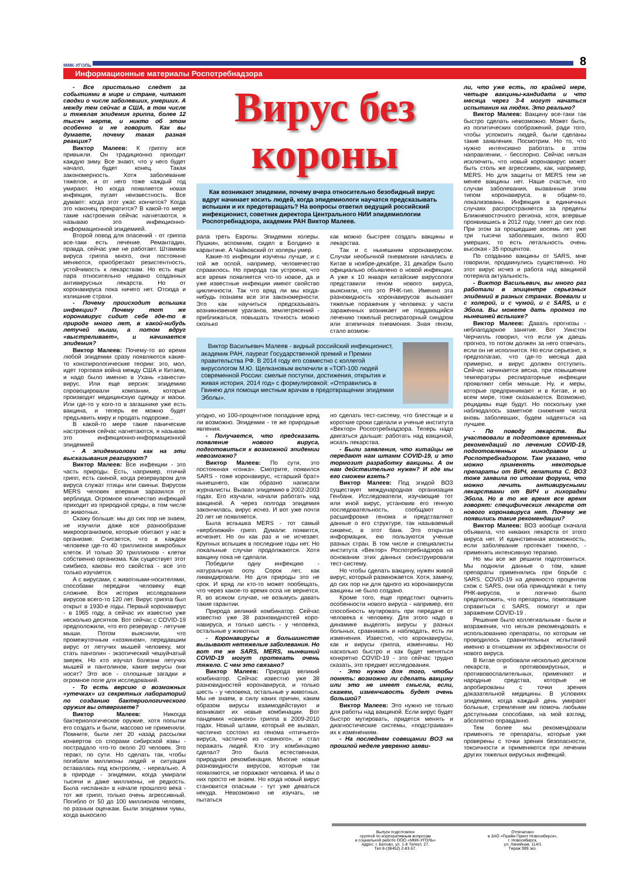ММК-УГОЛЬ
8
Информационные материалы Роспотребнадзора
- Все пристально следят за событиями в мире и стране, читают сводки о числе заболевших, умерших. А между тем сейчас в США, в том числе и тяжелая эпидемия гриппа, более 12 тысяч жертв, и никто об этом особенно и не говорит. Как вы думаете, почему такая разная реакция?
Виктор Малеев: К гриппу все привыкли. Он традиционно приходит каждую зиму. Все знают, что у него будет начало, будет конец. Такая закономерность. Хотя заболевание тяжелое, и от него тоже каждый год умирают. Но когда появляется новая инфекция, пугает неизвестность. Все думают: когда этот ужас кончится? Когда это наконец прекратится? В какой-то мере такие настроения сейчас нагнетаются, я называю это инфекционно-информационной эпидемией.
Второй повод для опасений - от гриппа все-таки есть лечение. Ремантадин, правда, сейчас уже не работает. Штаммов вируса гриппа много, они постоянно меняются, приобретают резистентность, устойчивость к лекарствам. Но есть еще пара относительно недавно созданных антивирусных лекарств. Но от коронавируса пока ничего нет. Отсюда и излишние страхи.
- Почему происходит вспышка инфекции? Почему тот же коронавирус сидит себе где-то в природе много лет, в какой-нибудь летучей мыши, а потом вдруг «выстреливает», и начинается эпидемия?
Виктор Малеев: Почему-то во время любой эпидемии сразу появляются какие-то конспирологические теории: это, мол, идет торговая война между США и Китаем, и надо было именно в Ухань «занести» вирус. Или еще версия: эпидемию спровоцировали компании, которые производят медицинскую одежду и маски. Или где-то у кого-то в загашнике уже есть вакцина, и теперь ее можно будет предъявить миру и продать подороже...
В какой-то мере такие панические настроения сейчас нагнетаются, я называю это инфекционно-информационной эпидемией
- А эпидемиологи как на эти высказывания реагируют?
Виктор Малеев: Все инфекции - это часть природы. Есть, например, птичий грипп, есть свиной, когда резервуаром для вируса служат птицы или свиньи. Вирусом MERS человек впервые заразился от верблюда. Огромное количество инфекций приходит из природной среды, в том числе от животных.
Скажу больше: мы до сих пор не знаем, не изучили даже все разнообразие микроорганизмов, которые обитают у нас в организме. Считается, что в каждом человеке где-то 40 триллионов микробных клеток. И только 30 триллионов - клетки собственно организма. Как существует этот симбиоз, каковы его свойства - все это только изучается.
А с вирусами, с животными-носителями, способами передачи человеку еще сложнее. Вся история исследования вирусов всего-то 120 лет. Вирус гриппа был открыт в 1930-е годы. Первый коронавирус - в 1965 году, а сейчас их известно уже несколько десятков. Вот сейчас с COVID-19 предположили, что его резервуар - летучие мыши. Потом выяснили, что промежуточным «хозяином», передавшим вирус от летучих мышей человеку, мог стать панголин - экзотический чешуйчатый зверек. Но кто изучал болезни летучих мышей и панголинов, какие вирусы они носят? Это все - сплошные загадки и огромное поле для исследований.
- То есть версию о возможных «утечках» из секретных лабораторий по созданию бактериологического оружия вы отвергаете?
Виктор Малеев: Никогда бактериологическое оружие, хотя попытки его создать и были, массово не применяли. Помните, были лет 20 назад рассылки конвертов со спорами сибирской язвы - пострадало что-то около 20 человек. Это теракт, по сути. Но сделать так, чтобы погибали миллионы людей и ситуация оставалась под контролем, - нереально. А в природе - эпидемии, когда умирали тысячи и даже миллионы, не редкость. Была «испанка» в начале прошлого века - тот же грипп, только очень агрессивный. Погибло от 50 до 100 миллионов человек, по разным оценкам. Были эпидемии чумы, когда выкосило
Вирус без
короны
Как возникают эпидемии, почему вчера относительно безобидный вирус вдруг начинает косить людей, когда эпидемиологи научатся предсказывать вспышки и их предотвращать? На вопросы ответил ведущий российский инфекционист, советник директора Центрального НИИ эпидемиологии Роспотребнадзора, академик РАН Виктор Малеев.
рала треть Европы. Эпидемии холеры. Пушкин, вспомним, сидел в Болдино в карантине. А Чайковский от холеры умер.
Какие-то инфекции изучены лучше, и с той же оспой, например, человечество справилось. Но природа так устроена, что все время появляется что-то новое, да и уже известные инфекции имеют свойство цикличности. Так что вряд ли мы когда-нибудь познаем все эти закономерности. Это как научиться предсказывать возникновение ураганов, землетрясений - приближаться, повышать точность можно сколько
как можно быстрее создать вакцины и лекарства.
Так и с нынешним коронавирусом. Случаи необычной пневмонии начались в Китае в ноябре-декабре, 31 декабря было официально объявлено о новой инфекции. А уже к 10 января китайские вирусологи представили геном нового вируса, выяснили, что это РНК-тип. Именно эта разновидность коронавирусов вызывает тяжелые поражения у человека: у части зараженных возникает не поддающийся лечению тяжелый респираторный синдром или атипичная пневмония. Зная геном, стало возмож-
Виктор Васильевич Малеев - видный российский инфекционист, академик РАН, лауреат Государственной премий и Премии правительства РФ. В 2014 году его совместно с коллегой вирусологом М.Ю. Щелкановым включили в «ТОП-100 людей современной России: смелые поступки, достижения, открытия и живая история. 2014 год» с формулировкой: «Отправились в Гвинею для помощи местным врачам в предотвращении эпидемии Эболы».
угодно, но 100-процентное попадание вряд ли возможно. Эпидемии - те же природные явления.
- Получается, что предсказать появление нового вируса, подготовиться к возможной эпидемии невозможно?
Виктор Малеев: По сути, это постоянная «гонка». Смотрите, появился SARS - тоже коронавирус, «старший брат» нынешнего, как образно написали журналисты. Вызвал эпидемию в 2002-2003 годах. Его изучали, начали работать над вакциной. А через полгода эпидемия закончилась, вирус исчез. И вот уже почти 20 лет не появляется.
Была вспышка MERS - тот самый «верблюжий» грипп. Думали: появится, исчезнет. Но он как раз и не исчезает. Крупных вспышек в последние годы нет. Но локальные случаи продолжаются. Хотя вакцину пока не сделали.
Победили одну инфекцию - натуральную оспу. Сорок лет, как ликвидировали. Но для природы это не срок. И вряд ли кто-то может пообещать, что через какое-то время оспа не вернется. Я, во всяком случае, не возьмусь давать такие гарантии.
Природа великий комбинатор. Сейчас известно уже 38 разновидностей коро-навируса, и только шесть - у человека, остальные у животных
- Коронавирусы в большинстве вызывают нетяжелые заболевания. Но вот те же SARS, MERS, нынешний COVID-19 могут протекать очень тяжело. С чем это связано?
Виктор Малеев: Природа великий комбинатор. Сейчас известно уже 38 разновидностей коронавируса, и только шесть - у человека, остальные у животных. Мы не знаем, в силу каких причин, каким образом вирусы взаимодействуют и возникают их новые комбинации. Вот пандемия «свиного» гриппа в 2009-2010 годах. Новый штамм, который ее вызвал, частично состоял из генома «птичьего» вируса, частично из «свиного», и стал поражать людей. Кто эту комбинацию сделал? Это была естественная, природная рекомбинация. Многие новые разновидности вирусов, которые так появляются, не поражают человека. И мы о них просто не знаем. Но когда новый вирус становится опасным - тут уже деваться некуда. Невозможно не изучать, не пытаться
но сделать тест-систему, что блестяще и в короткие сроки сделали и ученые института «Вектор» Роспотребнадзора. Теперь надо двигаться дальше: работать над вакциной, искать лекарства.
- Были заявления, что китайцы не передают нам штамм COVID-19, и это тормозит разработку вакцины. А он нам действительно нужен? И где мы его сможем взять?
Виктор Малеев: Под эгидой ВОЗ существует международная организация Генбанк. Исследователи, изучающие тот или иной вирус, установив его генную последовательность, сообщают о расшифровке генома и представляют данные о его структуре, так называемый сиквенс, в этот банк. Это открытая информация, ею пользуются ученые разных стран. В том числе и специалисты института «Вектор» Роспотребнадзора на основании этих данных сконструировали тест-систему.
Но чтобы сделать вакцину, нужен живой вирус, который размножается. Хотя, замечу, до сих пор ни для одного из коронавирусов вакцины не было создано.
Кроме того, еще предстоит оценить особенности нового вируса - например, его способность мутировать при передаче от человека к человеку. Для этого надо в динамике выделять вирусы у разных больных, сравнивать и наблюдать, есть ли изменения. Известно, что коронавирусы, как и вирусы гриппа, изменчивы. Но насколько быстро и как будет меняться конкретно COVID-19 - это сейчас трудно сказать, это предмет исследования.
- Это нужно для того, чтобы понять: возможно ли сделать вакцину или это не имеет смысла, если, скажем, изменчивость будет очень большой?
Виктор Малеев: Это нужно не только для работы над вакциной. Если вирус будет быстро мутировать, придется менять и диагностические системы, «подстраивая» их к изменениям.
- На последнем совещании ВОЗ на прошлой неделе уверенно заяви-
ли, что уже есть, по крайней мере, четыре вакцины-кандидата и что месяца через 3-4 могут начаться испытания на людях. Это реально?
Виктор Малеев: Вакцину все-таки так быстро сделать невозможно. Может быть, из политических соображений, ради того, чтобы успокоить людей, были сделаны такие заявления. Посмотрим. Но то, что нужно интенсивно работать в этом направлении, - бесспорно. Сейчас нельзя исключить, что новый коронавирус может быть столь же агрессивен, как, например, MERS. Но для защиты от MERS тем не менее вакцины нет. Наше счастье, что случаи заболевания, вызванные этим типом коронавируса, в общем-то, локализованы. Инфекция в единичных случаях распространяется за пределы Ближневосточного региона, хотя, впервые проявившись в 2012 году, тлеет до сих пор. При этом за прошедшие восемь лет уже три тысячи заболевших, около 800 умерших, то есть летальность очень высокая - 35 процентов.
По созданию вакцины от SARS, мне говорили, продвинулись существенно. Но этот вирус исчез и работа над вакциной потеряла актуальность.
- Виктор Васильевич, вы много раз работали в эпицентре серьезных эпидемий в разных странах. Воевали и с холерой, и с чумой, и с SARS, и с Эбола. Вы можете дать прогноз по нынешней вспышке?
Виктор Малеев: Давать прогнозы - неблагодарное занятие. Вот Уинстон Черчилль говорил, что если уж даешь прогноз, то потом должен за него отвечать, если он не исполнится. Но если серьезно, я предполагаю, что где-то месяца два примерно, и вирус должен отступить. Сейчас начинается весна, при повышении температуры респираторные инфекции проявляют себя меньше. Ну, и меры, которые предпринимают и в Китае, и во всем мире, тоже сказываются. Возможно, рецидивы еще будут. Но поскольку уже наблюдалось заметное снижение числа вновь заболевших, будем надеяться на лучшее.
- По поводу лекарств. Вы участвовали в подготовке временных рекомендаций по лечению COVID-19, подготовленных минздравом и Роспотребнадзором. Там указано, что можно применять некоторые препараты от ВИЧ, гепатита С. ВОЗ тоже заявила по итогам форума, что можно лечить антивирусными лекарствами от ВИЧ и лихорадки Эбола. Но в то же время все время говорят: специфических лекарств от нового коронавируса нет. Почему же появились такие рекомендации?
Виктор Малеев: ВОЗ вообще сначала объявила, что никаких лекарств от этого вируса нет. И единственная возможность, если заболевание протекает тяжело, - применять интенсивную терапию.
Но мы все же решили подготовиться. Мы подняли данные о том, какие препараты применялись при борьбе с SARS. COVID-19 на девяносто процентов схож с SARS, они оба принадлежат к типу РНК-вирусов, и логично было предположить, что препараты, помогавшие справиться с SARS, помогут и при заражении COVID-19 .
Решение было коллегиальным - были и возражения, что нельзя рекомендовать к использованию препараты, по которым не проводилось сравнительных испытаний именно в отношении их эффективности от нового вируса.
В Китае опробовали несколько десятков лекарств, и противовирусных, и противовоспалительных, применяют и народные средства, которые не апробированы с точки зрения доказательной медицины. В условиях эпидемии, когда каждый день умирают больные, стремление им помочь любыми доступными способами, на мой взгляд, абсолютно оправданно.
Тем более мы рекомендовали применять те препараты, которые уже проверены с точки зрения безопасности, токсичности и применяются при лечении других тяжелых вирусных инфекций.
Выпуск подготовлен
группой по корпоративным вопросам
и социальной работе ООО «ММК-УГОЛЬ»
Адрес: г. Белово, ул. 1-й Телеут, 27.
Тел 8-(38452) 2-83-57.
Отпечатано
в ЗАО «Прайм Принт Новосибирск»,
г. Новосибирск,
ул. Линейная, 114/1
Тираж 999 экз.